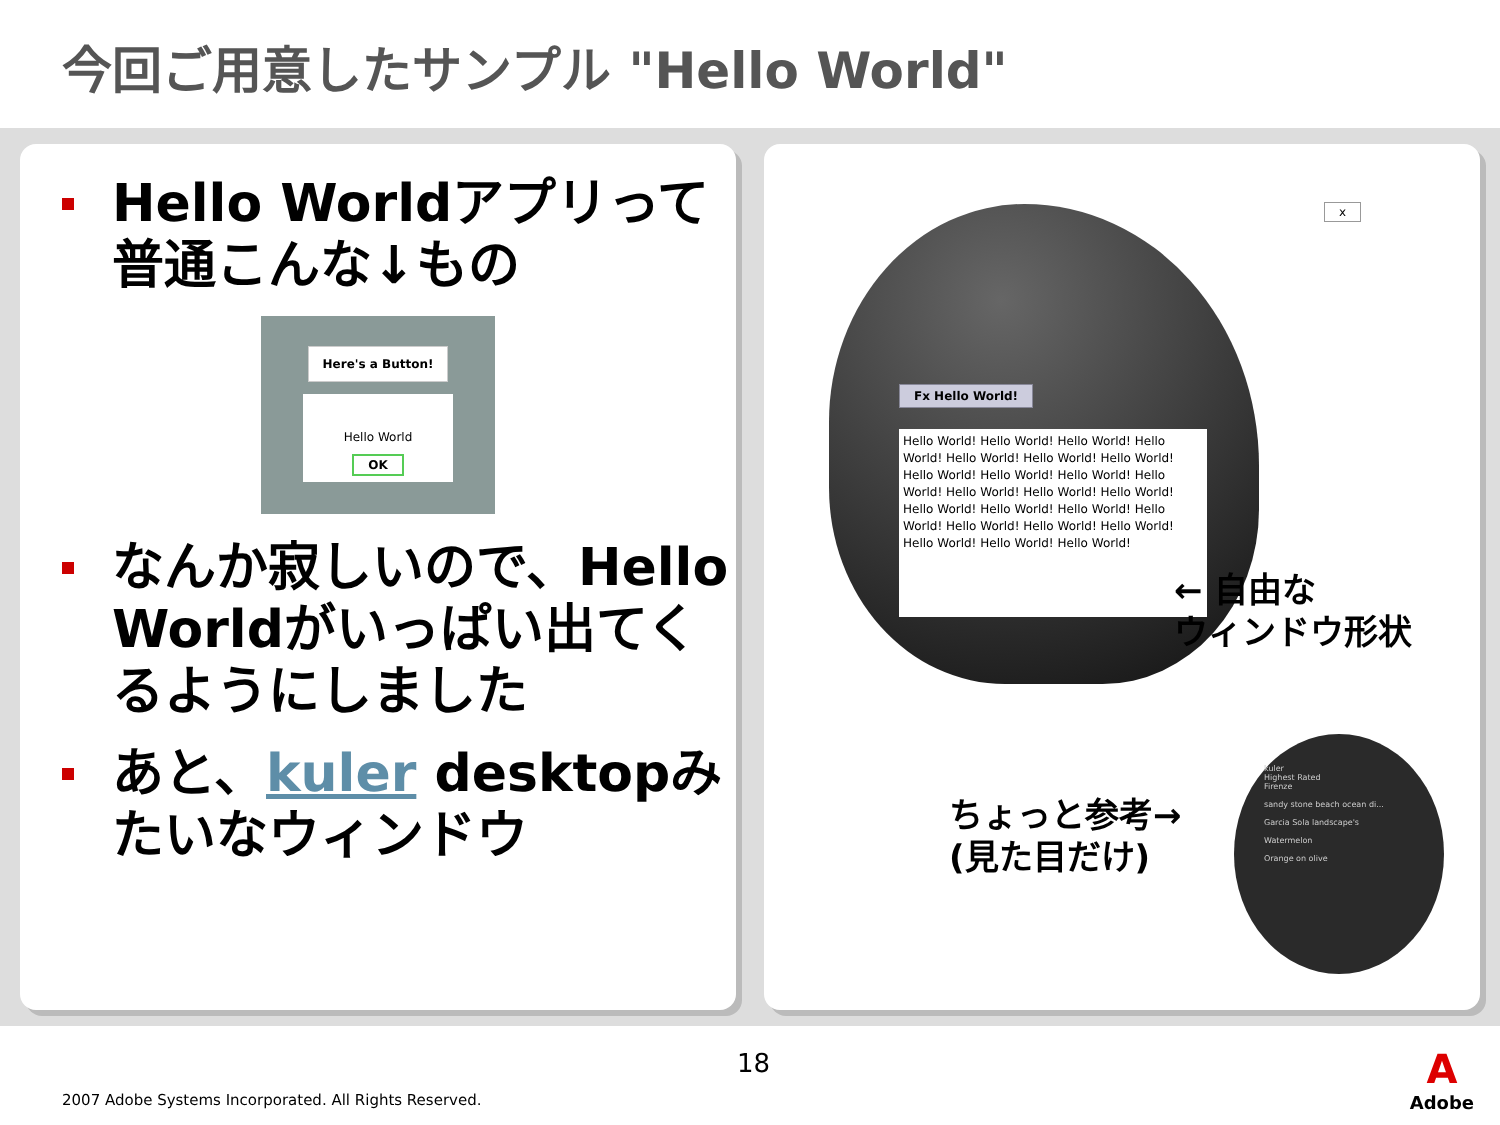今回ご用意したサンプル "Hello World"
Hello Worldアプリって普通こんな↓もの
Here's a Button!
Hello World
OK
なんか寂しいので、Hello Worldがいっぱい出てくるようにしました
あと、kuler desktopみたいなウィンドウ
x
Fx Hello World!
Hello World! Hello World! Hello World! Hello World! Hello World! Hello World! Hello World! Hello World! Hello World! Hello World! Hello World! Hello World! Hello World! Hello World! Hello World! Hello World! Hello World! Hello World! Hello World! Hello World! Hello World! Hello World! Hello World! Hello World!
← 自由な
ウィンドウ形状
ちょっと参考→
(見た目だけ)
kuler
Highest Rated
Firenze
sandy stone beach ocean di...
Garcia Sola landscape's
Watermelon
Orange on olive
18
2007 Adobe Systems Incorporated. All Rights Reserved.
A
Adobe